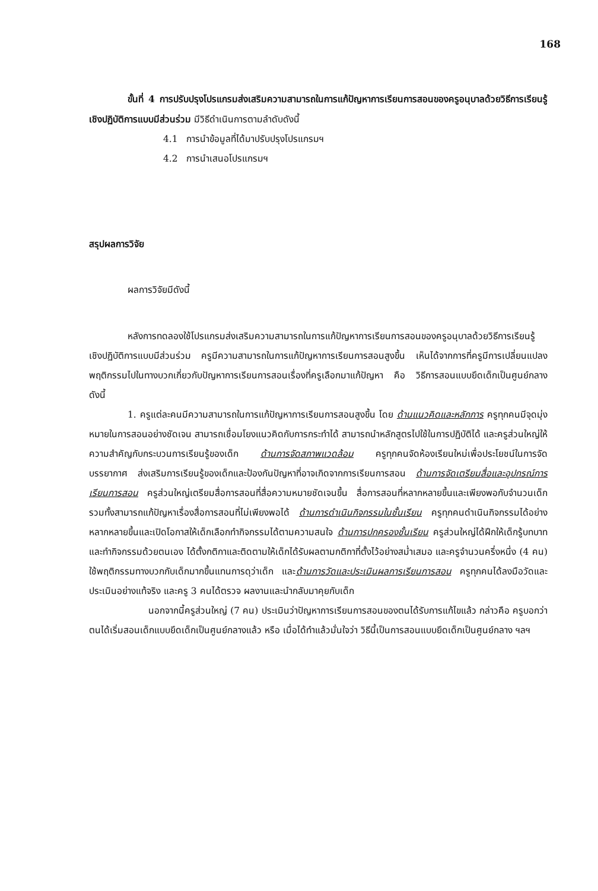168
ขั้นที่ 4 การปรับปรุงโปรแกรมส่งเสริมความสามารถในการแก้ปัญหาการเรียนการสอนของครูอนุบาลด้วยวิธีการเรียนรู้เชิงปฏิบัติการแบบมีส่วนร่วม มีวิธีดำเนินการตามลำดับดังนี้
4.1 การนำข้อมูลที่ได้มาปรับปรุงโปรแกรมฯ
4.2 การนำเสนอโปรแกรมฯ
สรุปผลการวิจัย
ผลการวิจัยมีดังนี้
หลังการทดลองใช้โปรแกรมส่งเสริมความสามารถในการแก้ปัญหาการเรียนการสอนของครูอนุบาลด้วยวิธีการเรียนรู้เชิงปฏิบัติการแบบมีส่วนร่วม ครูมีความสามารถในการแก้ปัญหาการเรียนการสอนสูงขึ้น เห็นได้จากการที่ครูมีการเปลี่ยนแปลงพฤติกรรมไปในทางบวกเกี่ยวกับปัญหาการเรียนการสอนเรื่องที่ครูเลือกมาแก้ปัญหา คือ วิธีการสอนแบบยึดเด็กเป็นศูนย์กลาง ดังนี้
1. ครูแต่ละคนมีความสามารถในการแก้ปัญหาการเรียนการสอนสูงขึ้น โดย ด้านแนวคิดและหลักการ ครูทุกคนมีจุดมุ่งหมายในการสอนอย่างชัดเจน สามารถเชื่อมโยงแนวคิดกับการกระทำได้ สามารถนำหลักสูตรไปใช้ในการปฏิบัติได้ และครูส่วนใหญ่ให้ความสำคัญกับกระบวนการเรียนรู้ของเด็ก ด้านการจัดสภาพแวดล้อม ครูทุกคนจัดห้องเรียนใหม่เพื่อประโยชน์ในการจัดบรรยากาศ ส่งเสริมการเรียนรู้ของเด็กและป้องกันปัญหาที่อาจเกิดจากการเรียนการสอน ด้านการจัดเตรียมสื่อและอุปกรณ์การเรียนการสอน ครูส่วนใหญ่เตรียมสื่อการสอนที่สื่อความหมายชัดเจนขึ้น สื่อการสอนที่หลากหลายขึ้นและเพียงพอกับจำนวนเด็ก รวมทั้งสามารถแก้ปัญหาเรื่องสื่อการสอนที่ไม่เพียงพอได้ ด้านการดำเนินกิจกรรมในชั้นเรียน ครูทุกคนดำเนินกิจกรรมได้อย่างหลากหลายขึ้นและเปิดโอกาสให้เด็กเลือกทำกิจกรรมได้ตามความสนใจ ด้านการปกครองชั้นเรียน ครูส่วนใหญ่ได้ฝึกให้เด็กรู้บทบาทและทำกิจกรรมด้วยตนเอง ได้ตั้งกติกาและติดตามให้เด็กได้รับผลตามกติกาที่ตั้งไว้อย่างสม่ำเสมอ และครูจำนวนครึ่งหนึ่ง (4 คน) ใช้พฤติกรรมทางบวกกับเด็กมากขึ้นแทนการดุว่าเด็ก และด้านการวัดและประเมินผลการเรียนการสอน ครูทุกคนได้ลงมือวัดและประเมินอย่างแท้จริง และครู 3 คนได้ตรวจ ผลงานและนำกลับมาคุยกับเด็ก
นอกจากนี้ครูส่วนใหญ่ (7 คน) ประเมินว่าปัญหาการเรียนการสอนของตนได้รับการแก้ไขแล้ว กล่าวคือ ครูบอกว่าตนได้เริ่มสอนเด็กแบบยึดเด็กเป็นศูนย์กลางแล้ว หรือ เมื่อได้ทำแล้วมั่นใจว่า วิธีนี้เป็นการสอนแบบยึดเด็กเป็นศูนย์กลาง ฯลฯ